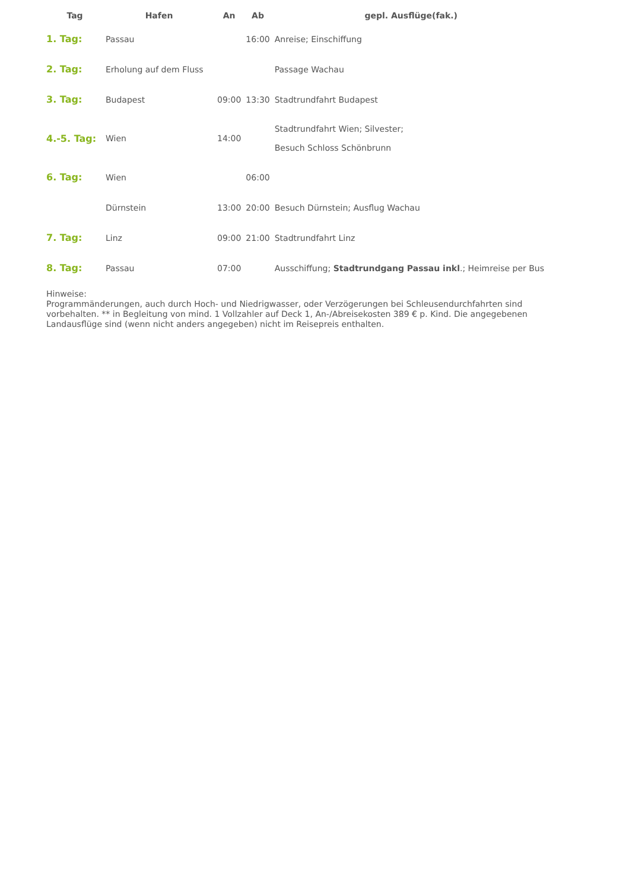| Tag | Hafen | An | Ab | gepl. Ausflüge(fak.) |
| --- | --- | --- | --- | --- |
| 1. Tag: | Passau | | 16:00 | Anreise; Einschiffung |
| 2. Tag: | Erholung auf dem Fluss | | | Passage Wachau |
| 3. Tag: | Budapest | 09:00 | 13:30 | Stadtrundfahrt Budapest |
| 4.-5. Tag: | Wien | 14:00 | | Stadtrundfahrt Wien; Silvester; Besuch Schloss Schönbrunn |
| 6. Tag: | Wien | | 06:00 | |
| | Dürnstein | 13:00 | 20:00 | Besuch Dürnstein; Ausflug Wachau |
| 7. Tag: | Linz | 09:00 | 21:00 | Stadtrundfahrt Linz |
| 8. Tag: | Passau | 07:00 | | Ausschiffung; Stadtrundgang Passau inkl .; Heimreise per Bus |
Hinweise:
Programmänderungen, auch durch Hoch- und Niedrigwasser, oder Verzögerungen bei Schleusendurchfahrten sind vorbehalten. ** in Begleitung von mind. 1 Vollzahler auf Deck 1, An-/Abreisekosten 389 € p. Kind. Die angegebenen Landausflüge sind (wenn nicht anders angegeben) nicht im Reisepreis enthalten.